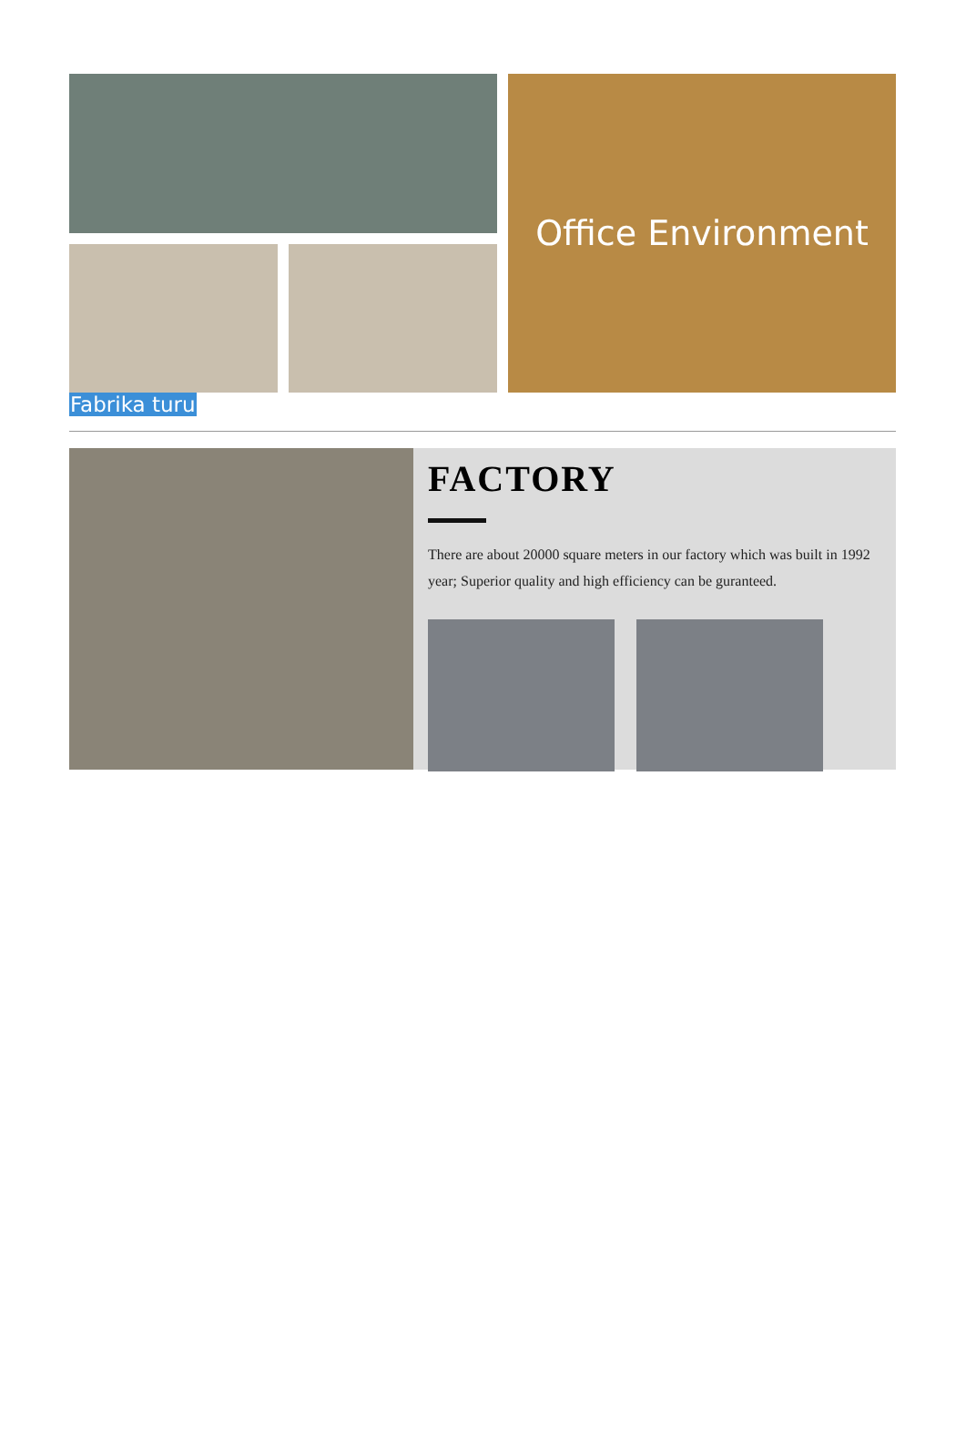Office Environment
Fabrika turu
FACTORY
There are about 20000 square meters in our factory which was built in 1992 year; Superior quality and high efficiency can be guranteed.